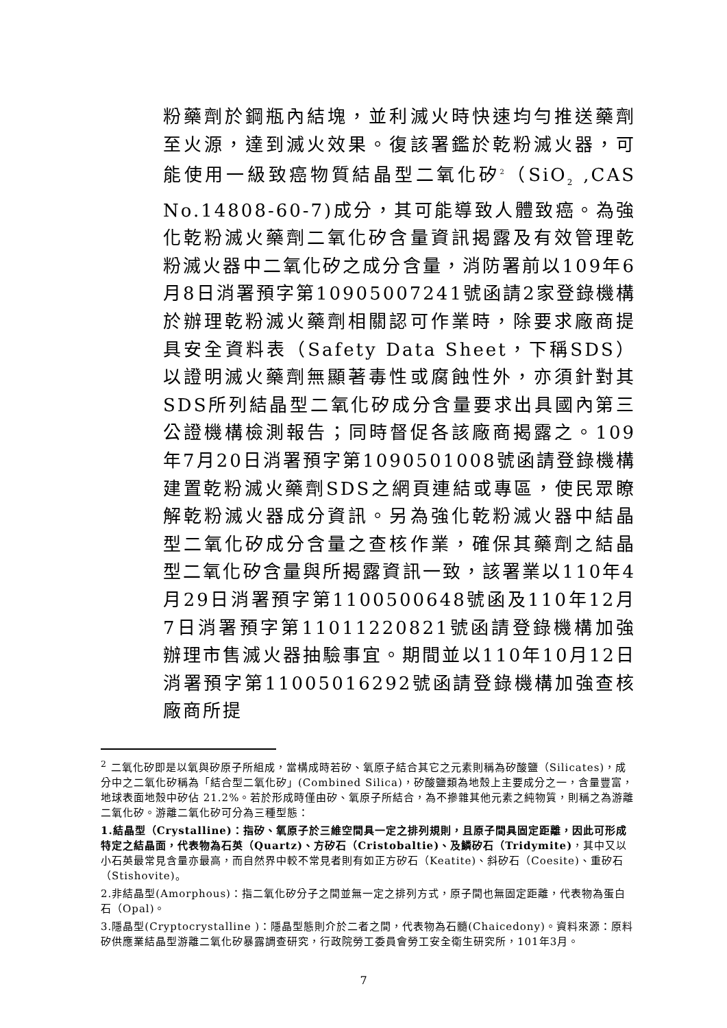粉藥劑於鋼瓶內結塊，並利滅火時快速均勻推送藥劑至火源，達到滅火效果。復該署鑑於乾粉滅火器，可能使用一級致癌物質結晶型二氧化矽<sup>2</sup>（SiO<sub>2</sub> ,CAS No.14808-60-7)成分，其可能導致人體致癌。為強化乾粉滅火藥劑二氧化矽含量資訊揭露及有效管理乾粉滅火器中二氧化矽之成分含量，消防署前以109年6月8日消署預字第10905007241號函請2家登錄機構於辦理乾粉滅火藥劑相關認可作業時，除要求廠商提具安全資料表（Safety Data Sheet，下稱SDS）以證明滅火藥劑無顯著毒性或腐蝕性外，亦須針對其SDS所列結晶型二氧化矽成分含量要求出具國內第三公證機構檢測報告；同時督促各該廠商揭露之。109年7月20日消署預字第1090501008號函請登錄機構建置乾粉滅火藥劑SDS之網頁連結或專區，使民眾瞭解乾粉滅火器成分資訊。另為強化乾粉滅火器中結晶型二氧化矽成分含量之查核作業，確保其藥劑之結晶型二氧化矽含量與所揭露資訊一致，該署業以110年4月29日消署預字第1100500648號函及110年12月7日消署預字第11011220821號函請登錄機構加強辦理市售滅火器抽驗事宜。期間並以110年10月12日消署預字第11005016292號函請登錄機構加強查核廠商所提
<sup>2</sup> 二氧化矽即是以氧與矽原子所組成，當構成時若矽、氧原子結合其它之元素則稱為矽酸鹽（Silicates)，成分中之二氧化矽稱為「結合型二氧化矽」(Combined Silica)，矽酸鹽類為地殼上主要成分之一，含量豐富，地球表面地殼中矽佔 21.2%。若於形成時僅由矽、氧原子所結合，為不摻雜其他元素之純物質，則稱之為游離二氧化矽。游離二氧化矽可分為三種型態：
1.結晶型（Crystalline)：指矽、氧原子於三維空間具一定之排列規則，且原子間具固定距離，因此可形成特定之結晶面，代表物為石英（Quartz)、方矽石（Cristobaltie)、及鱗矽石（Tridymite)，其中又以小石英最常見含量亦最高，而自然界中較不常見者則有如正方矽石（Keatite)、斜矽石（Coesite)、重矽石（Stishovite)。
2.非結晶型(Amorphous)：指二氧化矽分子之間並無一定之排列方式，原子間也無固定距離，代表物為蛋白石（Opal)。
3.隱晶型(Cryptocrystalline )：隱晶型態則介於二者之間，代表物為石髓(Chaicedony)。資料來源：原料矽供應業結晶型游離二氧化矽暴露調查研究，行政院勞工委員會勞工安全衛生研究所，101年3月。
7